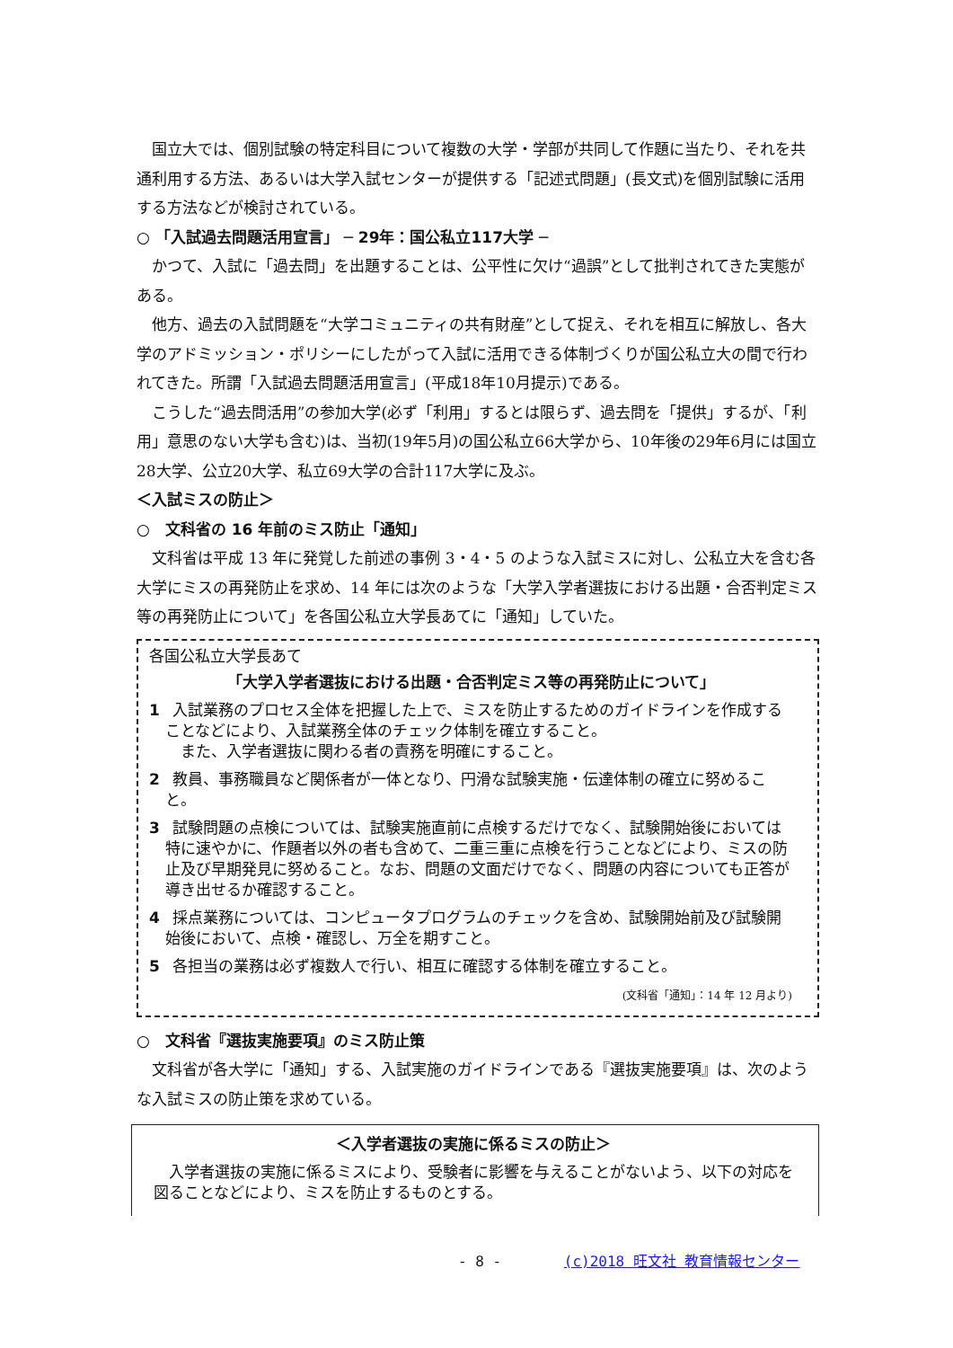国立大では、個別試験の特定科目について複数の大学・学部が共同して作題に当たり、それを共通利用する方法、あるいは大学入試センターが提供する「記述式問題」(長文式)を個別試験に活用する方法などが検討されている。
○ 「入試過去問題活用宣言」 ─ 29年：国公私立117大学 ─
かつて、入試に「過去問」を出題することは、公平性に欠け“過誤”として批判されてきた実態がある。
他方、過去の入試問題を“大学コミュニティの共有財産”として捉え、それを相互に解放し、各大学のアドミッション・ポリシーにしたがって入試に活用できる体制づくりが国公私立大の間で行われてきた。所謂「入試過去問題活用宣言」(平成18年10月提示)である。
こうした“過去問活用”の参加大学(必ず「利用」するとは限らず、過去問を「提供」するが、「利用」意思のない大学も含む)は、当初(19年5月)の国公私立66大学から、10年後の29年6月には国立28大学、公立20大学、私立69大学の合計117大学に及ぶ。
＜入試ミスの防止＞
○　文科省の 16 年前のミス防止「通知」
文科省は平成 13 年に発覚した前述の事例 3・4・5 のような入試ミスに対し、公私立大を含む各大学にミスの再発防止を求め、14 年には次のような「大学入学者選抜における出題・合否判定ミス等の再発防止について」を各国公私立大学長あてに「通知」していた。
各国公私立大学長あて
「大学入学者選抜における出題・合否判定ミス等の再発防止について」
1 入試業務のプロセス全体を把握した上で、ミスを防止するためのガイドラインを作成することなどにより、入試業務全体のチェック体制を確立すること。
　また、入学者選抜に関わる者の責務を明確にすること。
2 教員、事務職員など関係者が一体となり、円滑な試験実施・伝達体制の確立に努めること。
3 試験問題の点検については、試験実施直前に点検するだけでなく、試験開始後においては特に速やかに、作題者以外の者も含めて、二重三重に点検を行うことなどにより、ミスの防止及び早期発見に努めること。なお、問題の文面だけでなく、問題の内容についても正答が導き出せるか確認すること。
4 採点業務については、コンピュータプログラムのチェックを含め、試験開始前及び試験開始後において、点検・確認し、万全を期すこと。
5 各担当の業務は必ず複数人で行い、相互に確認する体制を確立すること。
(文科省「通知」：14 年 12 月より)
○　文科省『選抜実施要項』のミス防止策
文科省が各大学に「通知」する、入試実施のガイドラインである『選抜実施要項』は、次のような入試ミスの防止策を求めている。
＜入学者選抜の実施に係るミスの防止＞
入学者選抜の実施に係るミスにより、受験者に影響を与えることがないよう、以下の対応を図ることなどにより、ミスを防止するものとする。
- 8 - (c)2018 旺文社 教育情報センター